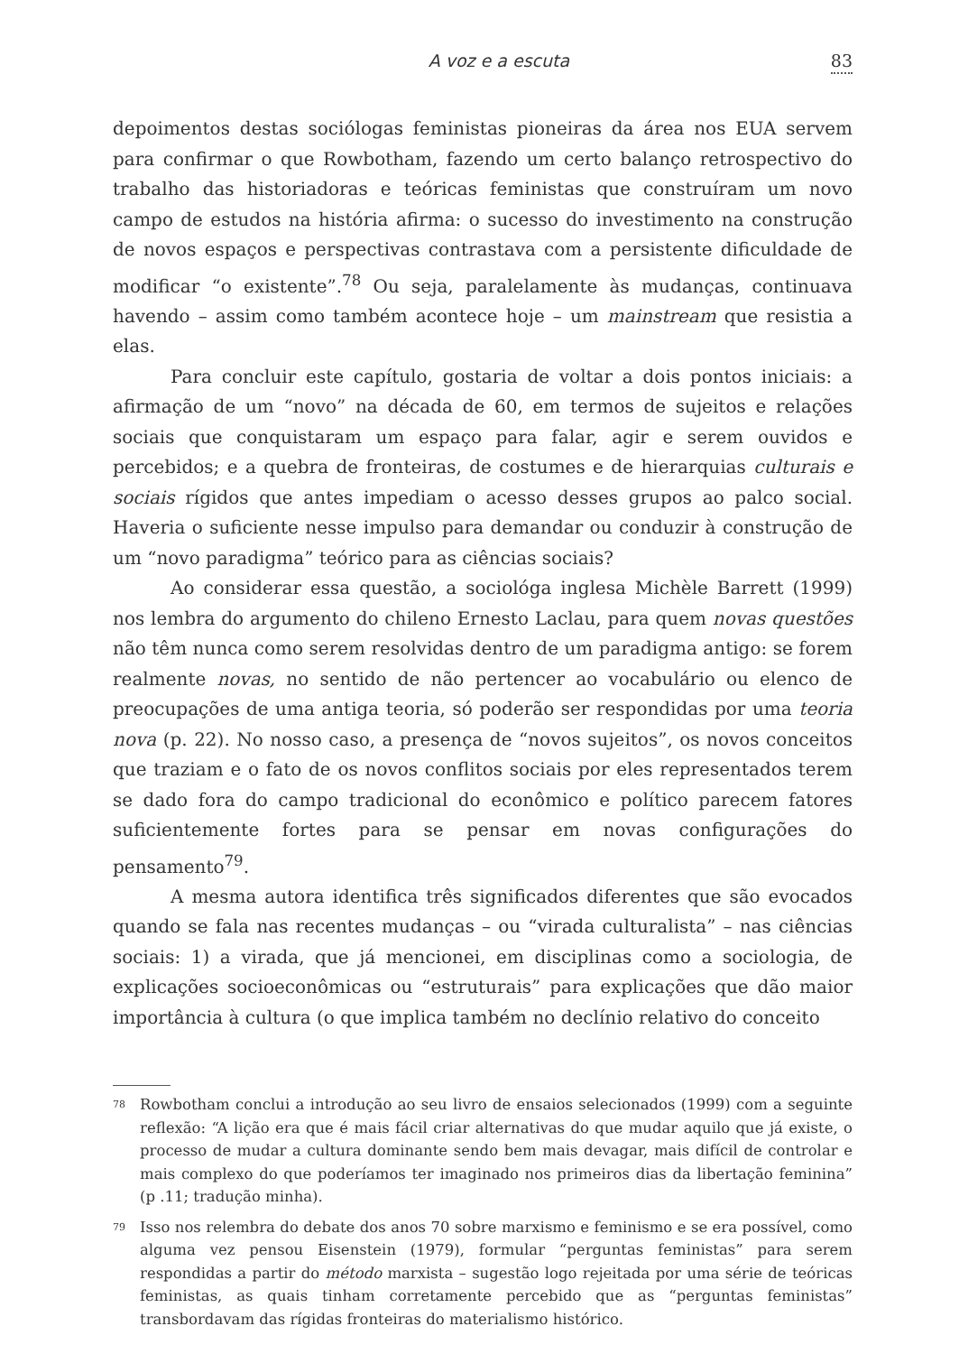A voz e a escuta 83
depoimentos destas sociólogas feministas pioneiras da área nos EUA servem para confirmar o que Rowbotham, fazendo um certo balanço retrospectivo do trabalho das historiadoras e teóricas feministas que construíram um novo campo de estudos na história afirma: o sucesso do investimento na construção de novos espaços e perspectivas contrastava com a persistente dificuldade de modificar “o existente”.<sup>78</sup> Ou seja, paralelamente às mudanças, continuava havendo – assim como também acontece hoje – um mainstream que resistia a elas.
Para concluir este capítulo, gostaria de voltar a dois pontos iniciais: a afirmação de um “novo” na década de 60, em termos de sujeitos e relações sociais que conquistaram um espaço para falar, agir e serem ouvidos e percebidos; e a quebra de fronteiras, de costumes e de hierarquias culturais e sociais rígidos que antes impediam o acesso desses grupos ao palco social. Haveria o suficiente nesse impulso para demandar ou conduzir à construção de um “novo paradigma” teórico para as ciências sociais?
Ao considerar essa questão, a sociológa inglesa Michèle Barrett (1999) nos lembra do argumento do chileno Ernesto Laclau, para quem novas questões não têm nunca como serem resolvidas dentro de um paradigma antigo: se forem realmente novas, no sentido de não pertencer ao vocabulário ou elenco de preocupações de uma antiga teoria, só poderão ser respondidas por uma teoria nova (p. 22). No nosso caso, a presença de “novos sujeitos”, os novos conceitos que traziam e o fato de os novos conflitos sociais por eles representados terem se dado fora do campo tradicional do econômico e político parecem fatores suficientemente fortes para se pensar em novas configurações do pensamento<sup>79</sup>.
A mesma autora identifica três significados diferentes que são evocados quando se fala nas recentes mudanças – ou “virada culturalista” – nas ciências sociais: 1) a virada, que já mencionei, em disciplinas como a sociologia, de explicações socioeconômicas ou “estruturais” para explicações que dão maior importância à cultura (o que implica também no declínio relativo do conceito
<sup>78</sup> Rowbotham conclui a introdução ao seu livro de ensaios selecionados (1999) com a seguinte reflexão: “A lição era que é mais fácil criar alternativas do que mudar aquilo que já existe, o processo de mudar a cultura dominante sendo bem mais devagar, mais difícil de controlar e mais complexo do que poderíamos ter imaginado nos primeiros dias da libertação feminina” (p .11; tradução minha).
<sup>79</sup> Isso nos relembra do debate dos anos 70 sobre marxismo e feminismo e se era possível, como alguma vez pensou Eisenstein (1979), formular “perguntas feministas” para serem respondidas a partir do método marxista – sugestão logo rejeitada por uma série de teóricas feministas, as quais tinham corretamente percebido que as “perguntas feministas” transbordavam das rígidas fronteiras do materialismo histórico.